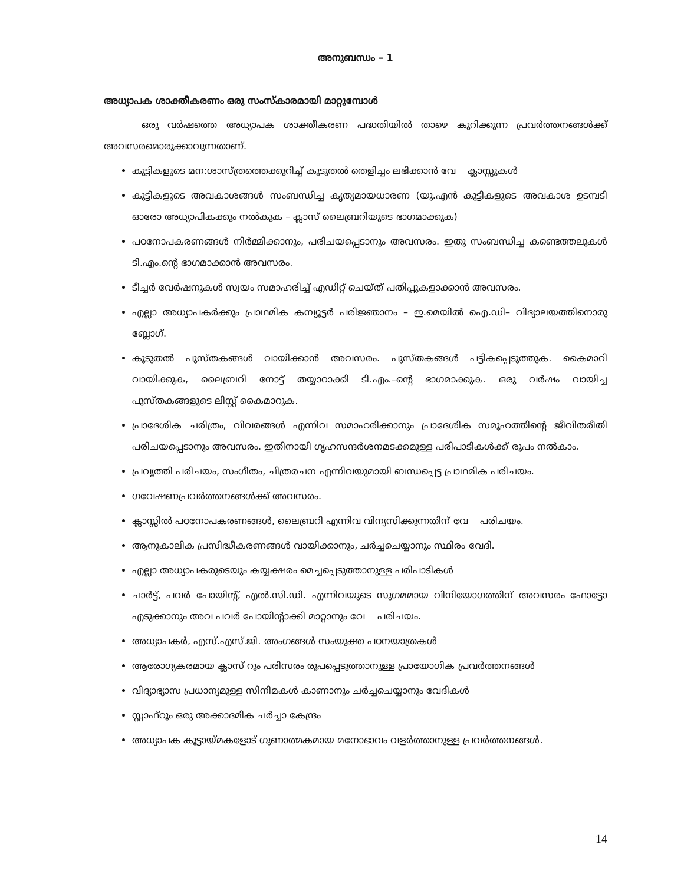അനുബന്ധം – 1
അധ്യാപക ശാക്തീകരണം ഒരു സംസ്കാരമായി മാറ്റുമ്പോൾ
ഒരു വർഷത്തെ അധ്യാപക ശാക്തീകരണ പദ്ധതിയിൽ താഴെ കുറിക്കുന്ന പ്രവർത്തനങ്ങൾക്ക് അവസരമൊരുക്കാവുന്നതാണ്.
കുട്ടികളുടെ മന:ശാസ്ത്രത്തെക്കുറിച്ച് കൂടുതൽ തെളിച്ചം ലഭിക്കാൻ വേ ക്ലാസ്സുകൾ
കുട്ടികളുടെ അവകാശങ്ങൾ സംബന്ധിച്ച കൃത്യമായധാരണ (യു.എൻ കുട്ടികളുടെ അവകാശ ഉടമ്പടി ഓരോ അധ്യാപികക്കും നൽകുക – ക്ലാസ് ലൈബ്രറിയുടെ ഭാഗമാക്കുക)
പഠനോപകരണങ്ങൾ നിർമ്മിക്കാനും, പരിചയപ്പെടാനും അവസരം. ഇതു സംബന്ധിച്ച കണ്ടെത്തലുകൾ ടി.എം.ന്റെ ഭാഗമാക്കാൻ അവസരം.
ടീച്ചർ വേർഷനുകൾ സ്വയം സമാഹരിച്ച് എഡിറ്റ് ചെയ്ത് പതിപ്പുകളാക്കാൻ അവസരം.
എല്ലാ അധ്യാപകർക്കും പ്രാഥമിക കമ്പ്യൂട്ടർ പരിജ്ഞാനം – ഇ.മെയിൽ ഐ.ഡി– വിദ്യാലയത്തിനൊരു ബ്ലോഗ്.
കൂടുതൽ പുസ്തകങ്ങൾ വായിക്കാൻ അവസരം. പുസ്തകങ്ങൾ പട്ടികപ്പെടുത്തുക. കൈമാറി വായിക്കുക, ലൈബ്രറി നോട്ട് തയ്യാറാക്കി ടി.എം.–ന്റെ ഭാഗമാക്കുക. ഒരു വർഷം വായിച്ച പുസ്തകങ്ങളുടെ ലിസ്റ്റ് കൈമാറുക.
പ്രാദേശിക ചരിത്രം, വിവരങ്ങൾ എന്നിവ സമാഹരിക്കാനും പ്രാദേശിക സമൂഹത്തിന്റെ ജീവിതരീതി പരിചയപ്പെടാനും അവസരം. ഇതിനായി ഗൃഹസന്ദർശനമടക്കമുള്ള പരിപാടികൾക്ക് രൂപം നൽകാം.
പ്രവൃത്തി പരിചയം, സംഗീതം, ചിത്രരചന എന്നിവയുമായി ബന്ധപ്പെട്ട പ്രാഥമിക പരിചയം.
ഗവേഷണപ്രവർത്തനങ്ങൾക്ക് അവസരം.
ക്ലാസ്സിൽ പഠനോപകരണങ്ങൾ, ലൈബ്രറി എന്നിവ വിന്യസിക്കുന്നതിന് വേ പരിചയം.
ആനുകാലിക പ്രസിദ്ധീകരണങ്ങൾ വായിക്കാനും, ചർച്ചചെയ്യാനും സ്ഥിരം വേദി.
എല്ലാ അധ്യാപകരുടെയും കയ്യക്ഷരം മെച്ചപ്പെടുത്താനുള്ള പരിപാടികൾ
ചാർട്ട്, പവർ പോയിന്റ്, എൽ.സി.ഡി. എന്നിവയുടെ സുഗമമായ വിനിയോഗത്തിന് അവസരം ഫോട്ടോ എടുക്കാനും അവ പവർ പോയിന്റാക്കി മാറ്റാനും വേ പരിചയം.
അധ്യാപകർ, എസ്.എസ്.ജി. അംഗങ്ങൾ സംയുക്ത പഠനയാത്രകൾ
ആരോഗ്യകരമായ ക്ലാസ് റൂം പരിസരം രൂപപ്പെടുത്താനുള്ള പ്രായോഗിക പ്രവർത്തനങ്ങൾ
വിദ്യാഭ്യാസ പ്രധാന്യമുള്ള സിനിമകൾ കാണാനും ചർച്ചചെയ്യാനും വേദികൾ
സ്റ്റാഫ്റൂം ഒരു അക്കാദമിക ചർച്ചാ കേന്ദ്രം
അധ്യാപക കൂട്ടായ്മകളോട് ഗുണാത്മകമായ മനോഭാവം വളർത്താനുള്ള പ്രവർത്തനങ്ങൾ.
14